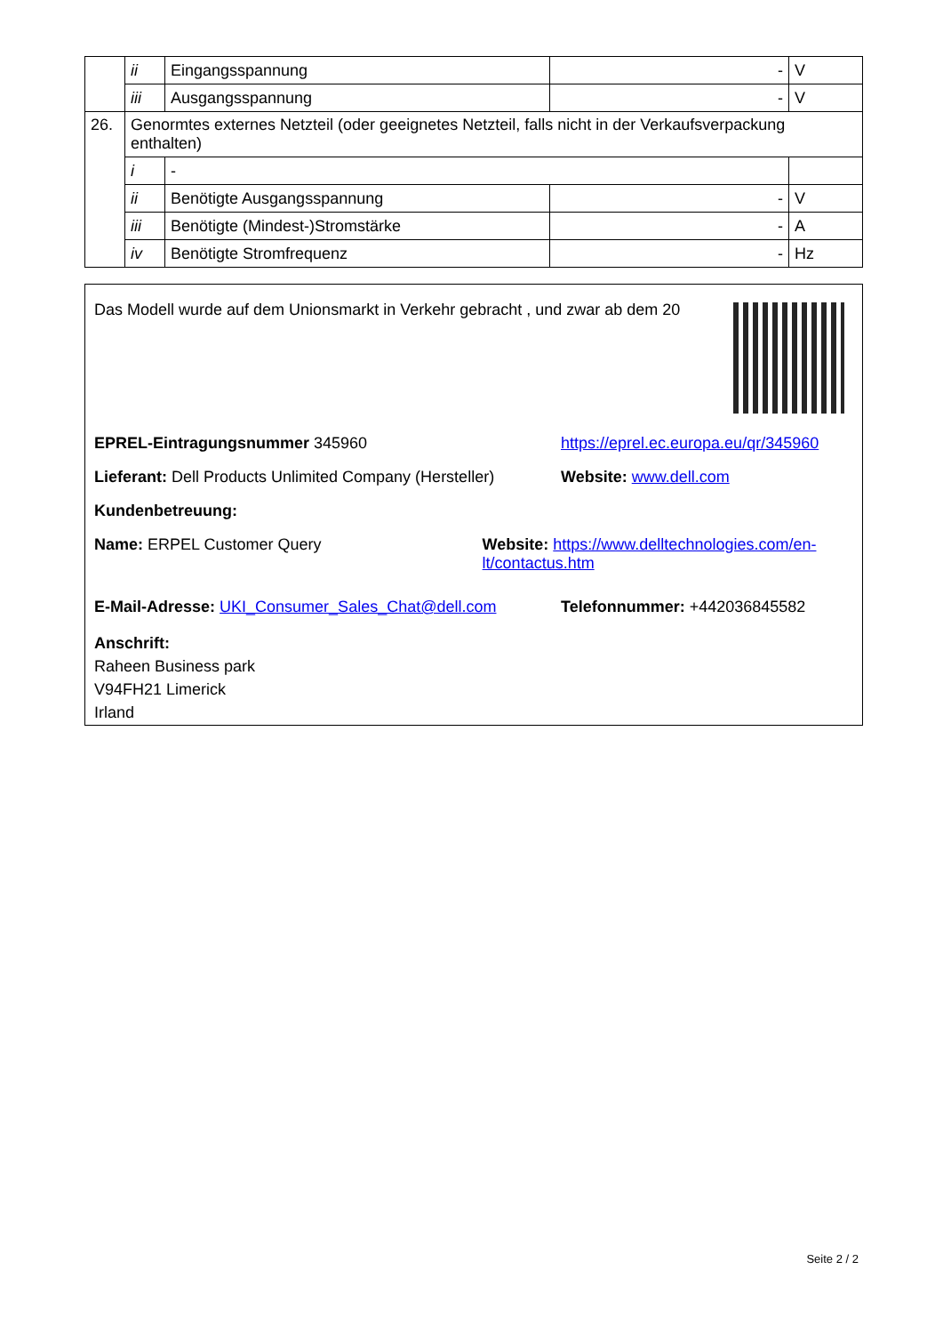| | ii | Eingangsspannung | - | V |
| | iii | Ausgangsspannung | - | V |
| 26. | Genormtes externes Netzteil (oder geeignetes Netzteil, falls nicht in der Verkaufsverpackung enthalten) | | | |
| | i | - | | |
| | ii | Benötigte Ausgangsspannung | - | V |
| | iii | Benötigte (Mindest-)Stromstärke | - | A |
| | iv | Benötigte Stromfrequenz | - | Hz |
Das Modell wurde auf dem Unionsmarkt in Verkehr gebracht , und zwar ab dem 20
EPREL-Eintragungsnummer 345960 https://eprel.ec.europa.eu/qr/345960
Lieferant: Dell Products Unlimited Company (Hersteller)
Website: www.dell.com
Kundenbetreuung:
Name: ERPEL Customer Query Website: https://www.delltechnologies.com/en-lt/contactus.htm
E-Mail-Adresse: UKI_Consumer_Sales_Chat@dell.com Telefonnummer: +442036845582
Anschrift:
Raheen Business park
V94FH21 Limerick
Irland
Seite 2 / 2